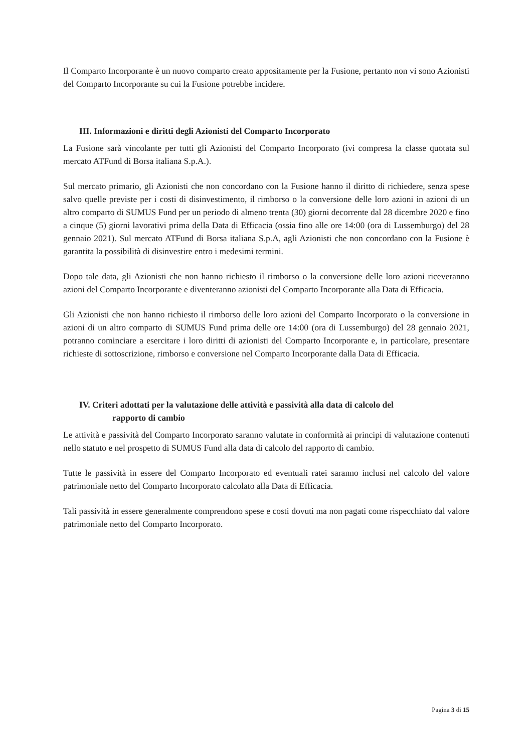Il Comparto Incorporante è un nuovo comparto creato appositamente per la Fusione, pertanto non vi sono Azionisti del Comparto Incorporante su cui la Fusione potrebbe incidere.
III. Informazioni e diritti degli Azionisti del Comparto Incorporato
La Fusione sarà vincolante per tutti gli Azionisti del Comparto Incorporato (ivi compresa la classe quotata sul mercato ATFund di Borsa italiana S.p.A.).
Sul mercato primario, gli Azionisti che non concordano con la Fusione hanno il diritto di richiedere, senza spese salvo quelle previste per i costi di disinvestimento, il rimborso o la conversione delle loro azioni in azioni di un altro comparto di SUMUS Fund per un periodo di almeno trenta (30) giorni decorrente dal 28 dicembre 2020 e fino a cinque (5) giorni lavorativi prima della Data di Efficacia (ossia fino alle ore 14:00 (ora di Lussemburgo) del 28 gennaio 2021). Sul mercato ATFund di Borsa italiana S.p.A, agli Azionisti che non concordano con la Fusione è garantita la possibilità di disinvestire entro i medesimi termini.
Dopo tale data, gli Azionisti che non hanno richiesto il rimborso o la conversione delle loro azioni riceveranno azioni del Comparto Incorporante e diventeranno azionisti del Comparto Incorporante alla Data di Efficacia.
Gli Azionisti che non hanno richiesto il rimborso delle loro azioni del Comparto Incorporato o la conversione in azioni di un altro comparto di SUMUS Fund prima delle ore 14:00 (ora di Lussemburgo) del 28 gennaio 2021, potranno cominciare a esercitare i loro diritti di azionisti del Comparto Incorporante e, in particolare, presentare richieste di sottoscrizione, rimborso e conversione nel Comparto Incorporante dalla Data di Efficacia.
IV. Criteri adottati per la valutazione delle attività e passività alla data di calcolo del
rapporto di cambio
Le attività e passività del Comparto Incorporato saranno valutate in conformità ai principi di valutazione contenuti nello statuto e nel prospetto di SUMUS Fund alla data di calcolo del rapporto di cambio.
Tutte le passività in essere del Comparto Incorporato ed eventuali ratei saranno inclusi nel calcolo del valore patrimoniale netto del Comparto Incorporato calcolato alla Data di Efficacia.
Tali passività in essere generalmente comprendono spese e costi dovuti ma non pagati come rispecchiato dal valore patrimoniale netto del Comparto Incorporato.
Pagina 3 di 15